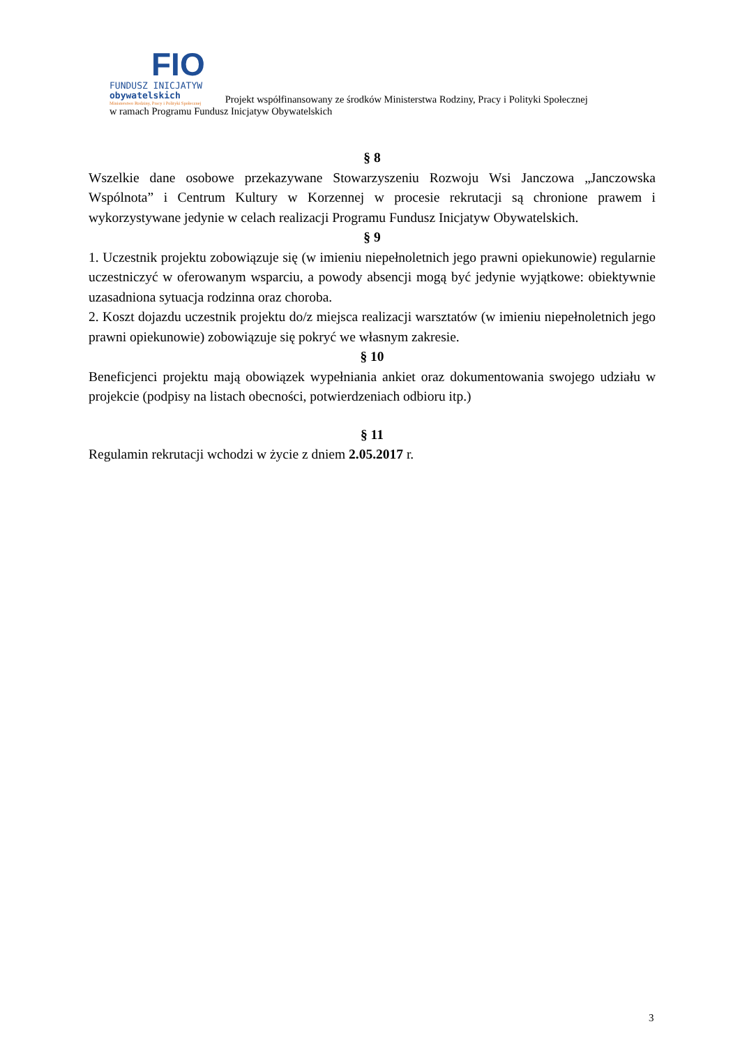FIO
FUNDUSZ INICJATYW
obywatelskich
Ministerstwo Rodziny, Pracy i Polityki Społecznej
Projekt współfinansowany ze środków Ministerstwa Rodziny, Pracy i Polityki Społecznej
w ramach Programu Fundusz Inicjatyw Obywatelskich
§ 8
Wszelkie dane osobowe przekazywane Stowarzyszeniu Rozwoju Wsi Janczowa „Janczowska Wspólnota” i Centrum Kultury w Korzennej w procesie rekrutacji są chronione prawem i wykorzystywane jedynie w celach realizacji Programu Fundusz Inicjatyw Obywatelskich.
§ 9
1. Uczestnik projektu zobowiązuje się (w imieniu niepełnoletnich jego prawni opiekunowie) regularnie uczestniczyć w oferowanym wsparciu, a powody absencji mogą być jedynie wyjątkowe: obiektywnie uzasadniona sytuacja rodzinna oraz choroba.
2. Koszt dojazdu uczestnik projektu do/z miejsca realizacji warsztatów (w imieniu niepełnoletnich jego prawni opiekunowie) zobowiązuje się pokryć we własnym zakresie.
§ 10
Beneficjenci projektu mają obowiązek wypełniania ankiet oraz dokumentowania swojego udziału w projekcie (podpisy na listach obecności, potwierdzeniach odbioru itp.)
§ 11
Regulamin rekrutacji wchodzi w życie z dniem 2.05.2017 r.
3